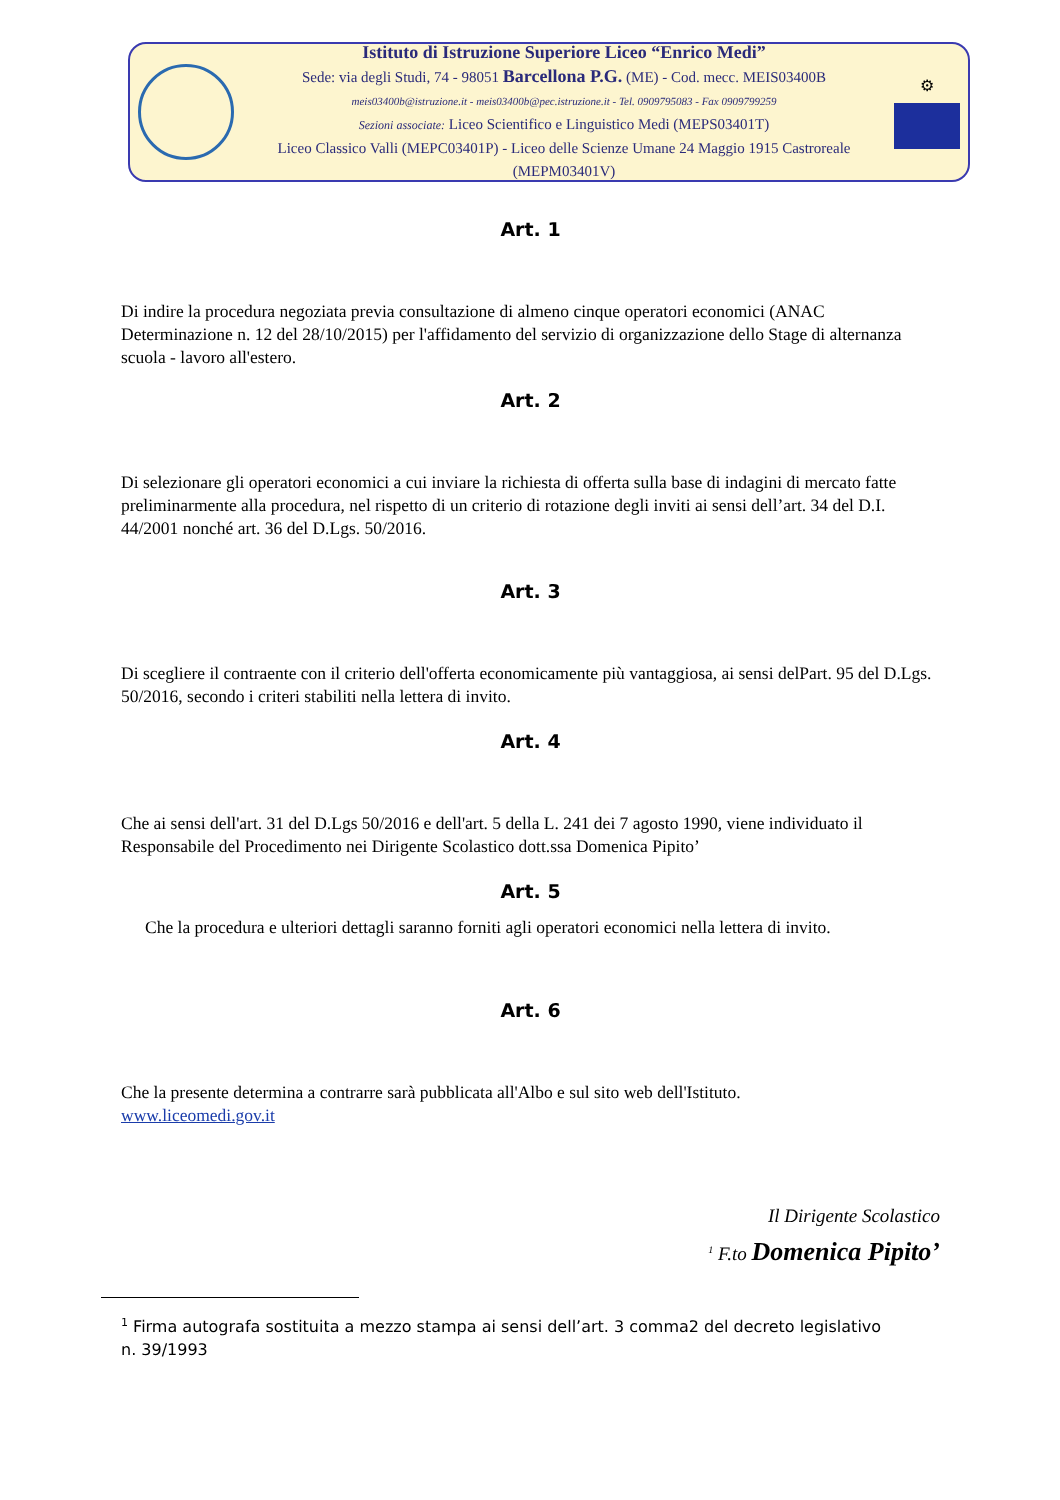Istituto di Istruzione Superiore Liceo “Enrico Medi”
Sede: via degli Studi, 74 - 98051 Barcellona P.G. (ME) - Cod. mecc. MEIS03400B
meis03400b@istruzione.it - meis03400b@pec.istruzione.it - Tel. 0909795083 - Fax 0909799259
Sezioni associate: Liceo Scientifico e Linguistico Medi (MEPS03401T)
Liceo Classico Valli (MEPC03401P) - Liceo delle Scienze Umane 24 Maggio 1915 Castroreale (MEPM03401V)
⚙
Art. 1
Di indire la procedura negoziata previa consultazione di almeno cinque operatori economici (ANAC Determinazione n. 12 del 28/10/2015) per l'affidamento del servizio di organizzazione dello Stage di alternanza scuola - lavoro all'estero.
Art. 2
Di selezionare gli operatori economici a cui inviare la richiesta di offerta sulla base di indagini di mercato fatte preliminarmente alla procedura, nel rispetto di un criterio di rotazione degli inviti ai sensi dell’art. 34 del D.I. 44/2001 nonché art. 36 del D.Lgs. 50/2016.
Art. 3
Di scegliere il contraente con il criterio dell'offerta economicamente più vantaggiosa, ai sensi delPart. 95 del D.Lgs. 50/2016, secondo i criteri stabiliti nella lettera di invito.
Art. 4
Che ai sensi dell'art. 31 del D.Lgs 50/2016 e dell'art. 5 della L. 241 dei 7 agosto 1990, viene individuato il Responsabile del Procedimento nei Dirigente Scolastico dott.ssa Domenica Pipito’
Art. 5
Che la procedura e ulteriori dettagli saranno forniti agli operatori economici nella lettera di invito.
Art. 6
Che la presente determina a contrarre sarà pubblicata all'Albo e sul sito web dell'Istituto.
www.liceomedi.gov.it
Il Dirigente Scolastico
<sup>1</sup> F.to Domenica Pipito’
<sup>1</sup> Firma autografa sostituita a mezzo stampa ai sensi dell’art. 3 comma2 del decreto legislativo
n. 39/1993